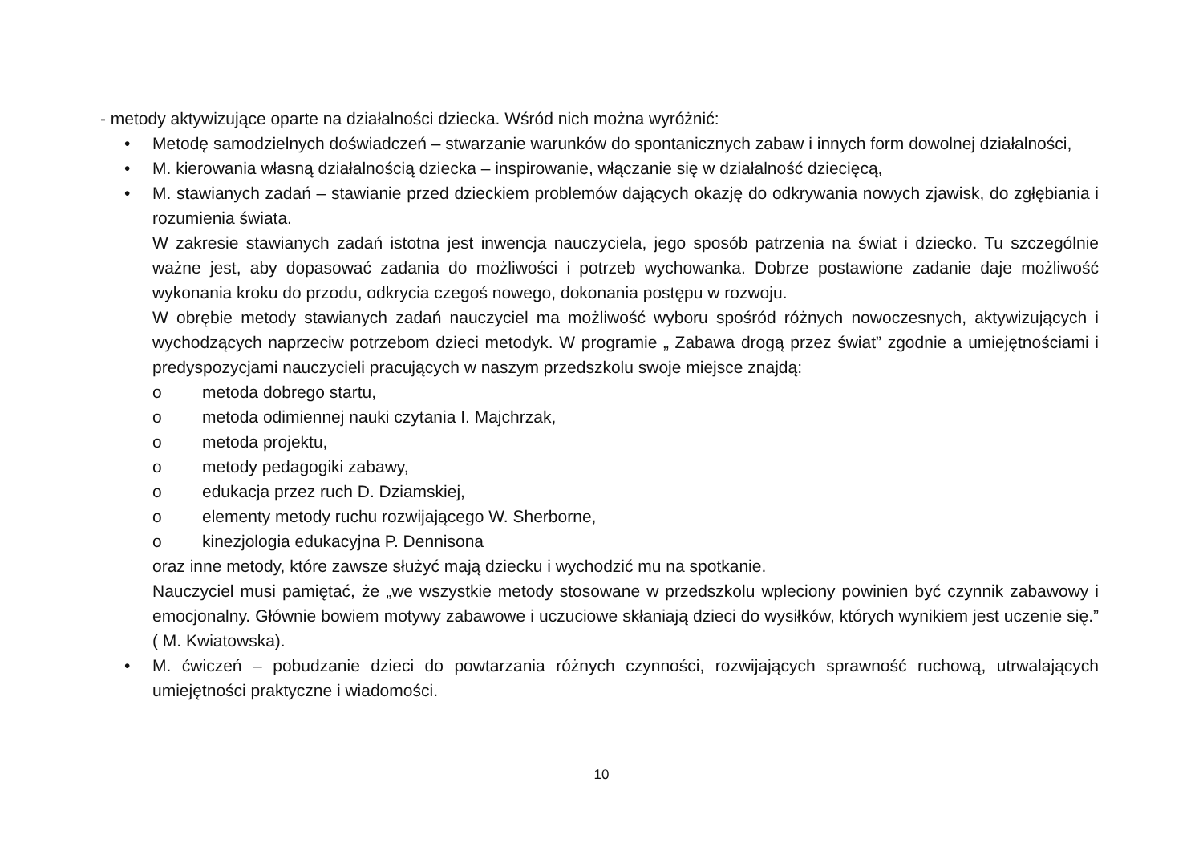- metody aktywizujące oparte na działalności dziecka. Wśród nich można wyróżnić:
• Metodę samodzielnych doświadczeń – stwarzanie warunków do spontanicznych zabaw i innych form dowolnej działalności,
• M. kierowania własną działalnością dziecka – inspirowanie, włączanie się w działalność dziecięcą,
• M. stawianych zadań – stawianie przed dzieckiem problemów dających okazję do odkrywania nowych zjawisk, do zgłębiania i rozumienia świata.
W zakresie stawianych zadań istotna jest inwencja nauczyciela, jego sposób patrzenia na świat i dziecko. Tu szczególnie ważne jest, aby dopasować zadania do możliwości i potrzeb wychowanka. Dobrze postawione zadanie daje możliwość wykonania kroku do przodu, odkrycia czegoś nowego, dokonania postępu w rozwoju.
W obrębie metody stawianych zadań nauczyciel ma możliwość wyboru spośród różnych nowoczesnych, aktywizujących i wychodzących naprzeciw potrzebom dzieci metodyk. W programie „ Zabawa drogą przez świat” zgodnie a umiejętnościami i predyspozycjami nauczycieli pracujących w naszym przedszkolu swoje miejsce znajdą:
o metoda dobrego startu,
o metoda odimiennej nauki czytania I. Majchrzak,
o metoda projektu,
o metody pedagogiki zabawy,
o edukacja przez ruch D. Dziamskiej,
o elementy metody ruchu rozwijającego W. Sherborne,
o kinezjologia edukacyjna P. Dennisona
oraz inne metody, które zawsze służyć mają dziecku i wychodzić mu na spotkanie.
Nauczyciel musi pamiętać, że „we wszystkie metody stosowane w przedszkolu wpleciony powinien być czynnik zabawowy i emocjonalny. Głównie bowiem motywy zabawowe i uczuciowe skłaniają dzieci do wysiłków, których wynikiem jest uczenie się.” ( M. Kwiatowska).
• M. ćwiczeń – pobudzanie dzieci do powtarzania różnych czynności, rozwijających sprawność ruchową, utrwalających umiejętności praktyczne i wiadomości.
10